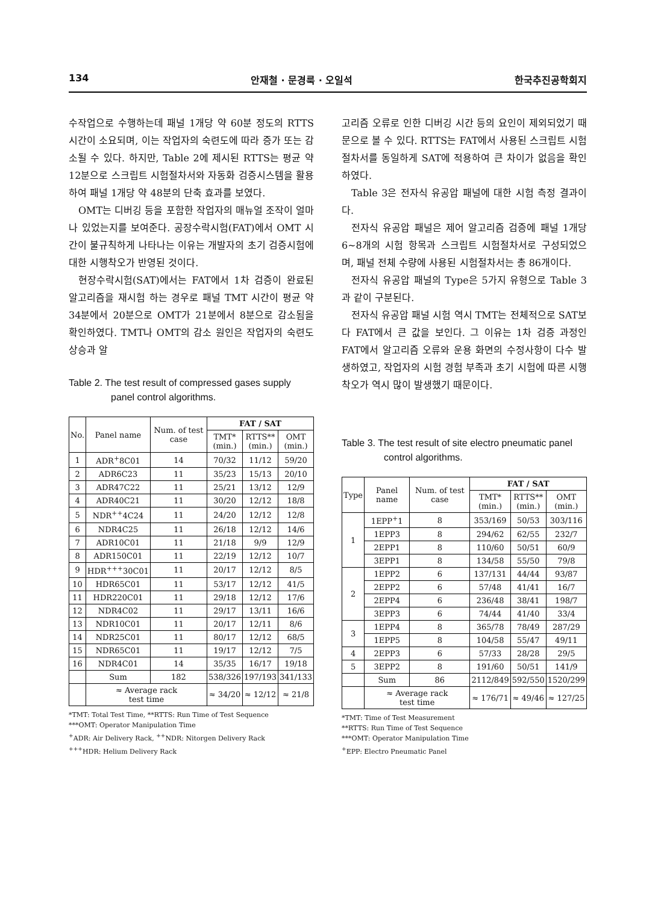134 안재철 · 문경룩 · 오일석 한국추진공학회지
수작업으로 수행하는데 패널 1개당 약 60분 정도의 RTTS 시간이 소요되며, 이는 작업자의 숙련도에 따라 증가 또는 감소될 수 있다. 하지만, Table 2에 제시된 RTTS는 평균 약 12분으로 스크립트 시험절차서와 자동화 검증시스템을 활용하여 패널 1개당 약 48분의 단축 효과를 보였다.
OMT는 디버깅 등을 포함한 작업자의 매뉴얼 조작이 얼마나 있었는지를 보여준다. 공장수락시험(FAT)에서 OMT 시간이 불규칙하게 나타나는 이유는 개발자의 초기 검증시험에 대한 시행착오가 반영된 것이다.
현장수락시험(SAT)에서는 FAT에서 1차 검증이 완료된 알고리즘을 재시험 하는 경우로 패널 TMT 시간이 평균 약 34분에서 20분으로 OMT가 21분에서 8분으로 감소됨을 확인하였다. TMT나 OMT의 감소 원인은 작업자의 숙련도 상승과 알
Table 2. The test result of compressed gases supply panel control algorithms.
| No. | Panel name | Num. of test case | FAT / SAT | | |
| --- | --- | --- | --- | --- | --- |
| | | | TMT* (min.) | RTTS** (min.) | OMT (min.) |
| 1 | ADR<sup>+</sup>8C01 | 14 | 70/32 | 11/12 | 59/20 |
| 2 | ADR6C23 | 11 | 35/23 | 15/13 | 20/10 |
| 3 | ADR47C22 | 11 | 25/21 | 13/12 | 12/9 |
| 4 | ADR40C21 | 11 | 30/20 | 12/12 | 18/8 |
| 5 | NDR<sup>++</sup>4C24 | 11 | 24/20 | 12/12 | 12/8 |
| 6 | NDR4C25 | 11 | 26/18 | 12/12 | 14/6 |
| 7 | ADR10C01 | 11 | 21/18 | 9/9 | 12/9 |
| 8 | ADR150C01 | 11 | 22/19 | 12/12 | 10/7 |
| 9 | HDR<sup>+++</sup>30C01 | 11 | 20/17 | 12/12 | 8/5 |
| 10 | HDR65C01 | 11 | 53/17 | 12/12 | 41/5 |
| 11 | HDR220C01 | 11 | 29/18 | 12/12 | 17/6 |
| 12 | NDR4C02 | 11 | 29/17 | 13/11 | 16/6 |
| 13 | NDR10C01 | 11 | 20/17 | 12/11 | 8/6 |
| 14 | NDR25C01 | 11 | 80/17 | 12/12 | 68/5 |
| 15 | NDR65C01 | 11 | 19/17 | 12/12 | 7/5 |
| 16 | NDR4C01 | 14 | 35/35 | 16/17 | 19/18 |
| | Sum | 182 | 538/326 | 197/193 | 341/133 |
| | ≈ Average rack test time | | ≈ 34/20 | ≈ 12/12 | ≈ 21/8 |
*TMT: Total Test Time, **RTTS: Run Time of Test Sequence
***OMT: Operator Manipulation Time
<sup>+</sup>ADR: Air Delivery Rack, <sup>++</sup>NDR: Nitorgen Delivery Rack
<sup>+++</sup>HDR: Helium Delivery Rack
고리즘 오류로 인한 디버깅 시간 등의 요인이 제외되었기 때문으로 볼 수 있다. RTTS는 FAT에서 사용된 스크립트 시험절차서를 동일하게 SAT에 적용하여 큰 차이가 없음을 확인하였다.
Table 3은 전자식 유공압 패널에 대한 시험 측정 결과이다.
전자식 유공압 패널은 제어 알고리즘 검증에 패널 1개당 6~8개의 시험 항목과 스크립트 시험절차서로 구성되었으며, 패널 전체 수량에 사용된 시험절차서는 총 86개이다.
전자식 유공압 패널의 Type은 5가지 유형으로 Table 3과 같이 구분된다.
전자식 유공압 패널 시험 역시 TMT는 전체적으로 SAT보다 FAT에서 큰 값을 보인다. 그 이유는 1차 검증 과정인 FAT에서 알고리즘 오류와 운용 화면의 수정사항이 다수 발생하였고, 작업자의 시험 경험 부족과 초기 시험에 따른 시행착오가 역시 많이 발생했기 때문이다.
Table 3. The test result of site electro pneumatic panel control algorithms.
| Type | Panel name | Num. of test case | FAT / SAT | | |
| --- | --- | --- | --- | --- | --- |
| | | | TMT* (min.) | RTTS** (min.) | OMT (min.) |
| 1 | 1EPP<sup>+</sup>1 | 8 | 353/169 | 50/53 | 303/116 |
| | 1EPP3 | 8 | 294/62 | 62/55 | 232/7 |
| | 2EPP1 | 8 | 110/60 | 50/51 | 60/9 |
| | 3EPP1 | 8 | 134/58 | 55/50 | 79/8 |
| 2 | 1EPP2 | 6 | 137/131 | 44/44 | 93/87 |
| | 2EPP2 | 6 | 57/48 | 41/41 | 16/7 |
| | 2EPP4 | 6 | 236/48 | 38/41 | 198/7 |
| | 3EPP3 | 6 | 74/44 | 41/40 | 33/4 |
| 3 | 1EPP4 | 8 | 365/78 | 78/49 | 287/29 |
| | 1EPP5 | 8 | 104/58 | 55/47 | 49/11 |
| 4 | 2EPP3 | 6 | 57/33 | 28/28 | 29/5 |
| 5 | 3EPP2 | 8 | 191/60 | 50/51 | 141/9 |
| | Sum | 86 | 2112/849 | 592/550 | 1520/299 |
| | ≈ Average rack test time | | ≈ 176/71 | ≈ 49/46 | ≈ 127/25 |
*TMT: Time of Test Measurement
**RTTS: Run Time of Test Sequence
***OMT: Operator Manipulation Time
<sup>+</sup>EPP: Electro Pneumatic Panel